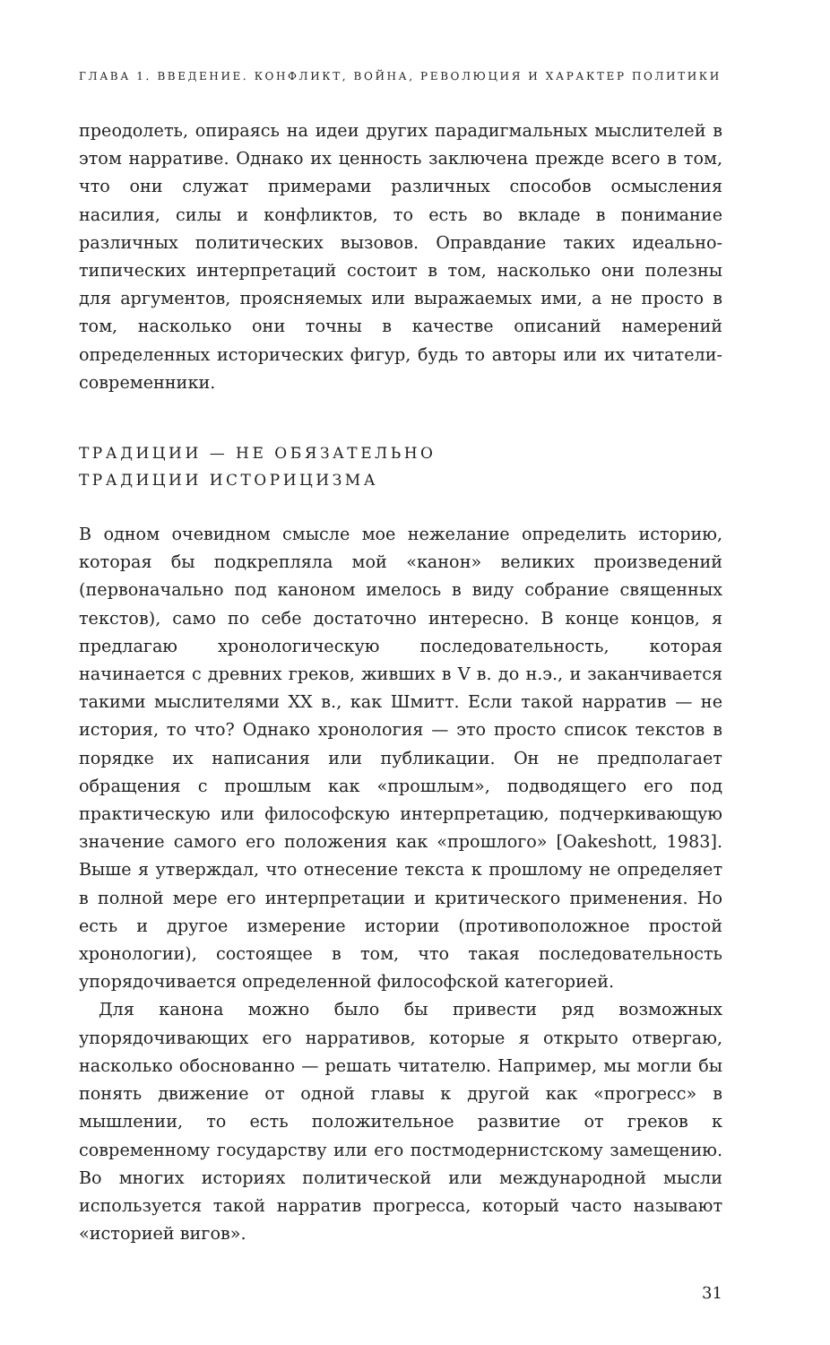ГЛАВА 1. ВВЕДЕНИЕ. КОНФЛИКТ, ВОЙНА, РЕВОЛЮЦИЯ И ХАРАКТЕР ПОЛИТИКИ
преодолеть, опираясь на идеи других парадигмальных мыслителей в этом нарративе. Однако их ценность заключена прежде всего в том, что они служат примерами различных способов осмысления насилия, силы и конфликтов, то есть во вкладе в понимание различных политических вызовов. Оправдание таких идеально-типических интерпретаций состоит в том, насколько они полезны для аргументов, проясняемых или выражаемых ими, а не просто в том, насколько они точны в качестве описаний намерений определенных исторических фигур, будь то авторы или их читатели-современники.
ТРАДИЦИИ — НЕ ОБЯЗАТЕЛЬНО
ТРАДИЦИИ ИСТОРИЦИЗМА
В одном очевидном смысле мое нежелание определить историю, которая бы подкрепляла мой «канон» великих произведений (первоначально под каноном имелось в виду собрание священных текстов), само по себе достаточно интересно. В конце концов, я предлагаю хронологическую последовательность, которая начинается с древних греков, живших в V в. до н.э., и заканчивается такими мыслителями XX в., как Шмитт. Если такой нарратив — не история, то что? Однако хронология — это просто список текстов в порядке их написания или публикации. Он не предполагает обращения с прошлым как «прошлым», подводящего его под практическую или философскую интерпретацию, подчеркивающую значение самого его положения как «прошлого» [Oakeshott, 1983]. Выше я утверждал, что отнесение текста к прошлому не определяет в полной мере его интерпретации и критического применения. Но есть и другое измерение истории (противоположное простой хронологии), состоящее в том, что такая последовательность упорядочивается определенной философской категорией.
Для канона можно было бы привести ряд возможных упорядочивающих его нарративов, которые я открыто отвергаю, насколько обоснованно — решать читателю. Например, мы могли бы понять движение от одной главы к другой как «прогресс» в мышлении, то есть положительное развитие от греков к современному государству или его постмодернистскому замещению. Во многих историях политической или международной мысли используется такой нарратив прогресса, который часто называют «историей вигов».
31